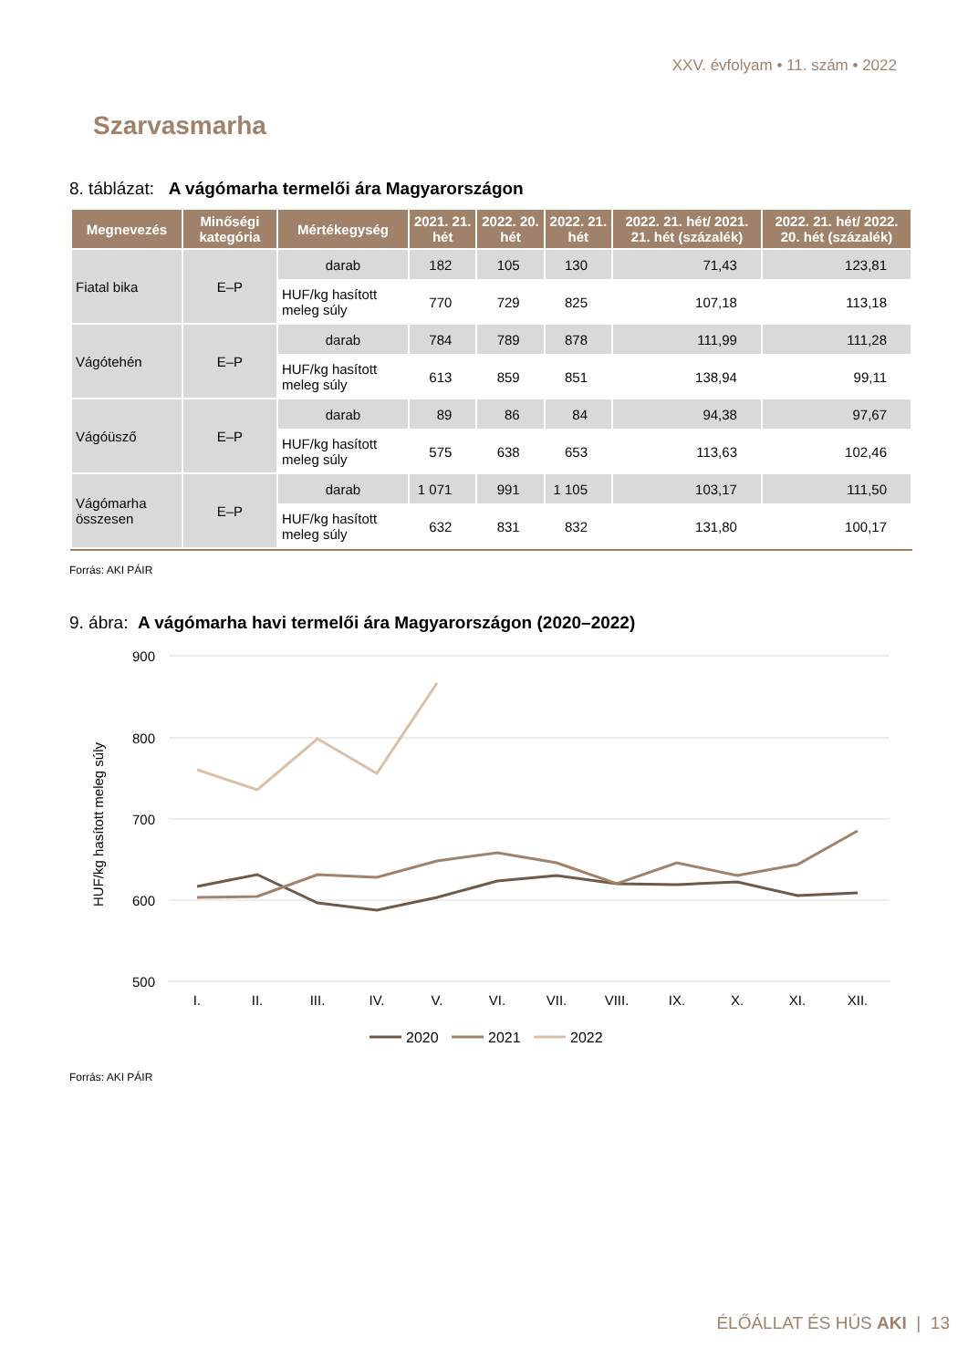XXV. évfolyam • 11. szám • 2022
Szarvasmarha
8. táblázat: A vágómarha termelői ára Magyarországon
| Megnevezés | Minőségi kategória | Mértékegység | 2021. 21. hét | 2022. 20. hét | 2022. 21. hét | 2022. 21. hét/ 2021. 21. hét (százalék) | 2022. 21. hét/ 2022. 20. hét (százalék) |
| --- | --- | --- | --- | --- | --- | --- | --- |
| Fiatal bika | E–P | darab | 182 | 105 | 130 | 71,43 | 123,81 |
| | | HUF/kg hasított meleg súly | 770 | 729 | 825 | 107,18 | 113,18 |
| Vágótehén | E–P | darab | 784 | 789 | 878 | 111,99 | 111,28 |
| | | HUF/kg hasított meleg súly | 613 | 859 | 851 | 138,94 | 99,11 |
| Vágóüsző | E–P | darab | 89 | 86 | 84 | 94,38 | 97,67 |
| | | HUF/kg hasított meleg súly | 575 | 638 | 653 | 113,63 | 102,46 |
| Vágómarha összesen | E–P | darab | 1 071 | 991 | 1 105 | 103,17 | 111,50 |
| | | HUF/kg hasított meleg súly | 632 | 831 | 832 | 131,80 | 100,17 |
Forrás: AKI PÁIR
9. ábra: A vágómarha havi termelői ára Magyarországon (2020–2022)
900
800
700
600
500
HUF/kg hasított meleg súly
I.
II.
III.
IV.
V.
VI.
VII.
VIII.
IX.
X.
XI.
XII.
2020
2021
2022
Forrás: AKI PÁIR
ÉLŐÁLLAT ÉS HÚS AKI | 13